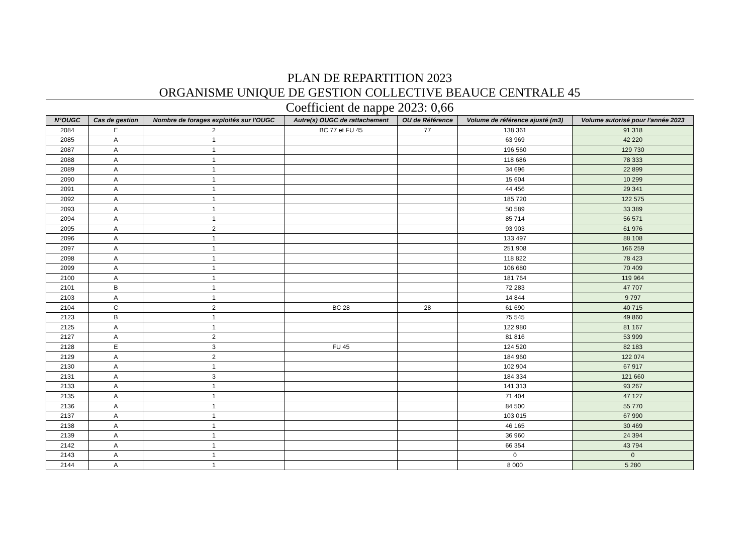PLAN DE REPARTITION 2023
ORGANISME UNIQUE DE GESTION COLLECTIVE BEAUCE CENTRALE 45
Coefficient de nappe 2023: 0,66
| N°OUGC | Cas de gestion | Nombre de forages exploités sur l'OUGC | Autre(s) OUGC de rattachement | OU de Référence | Volume de référence ajusté (m3) | Volume autorisé pour l'année 2023 |
| --- | --- | --- | --- | --- | --- | --- |
| 2084 | E | 2 | BC 77 et FU 45 | 77 | 138 361 | 91 318 |
| 2085 | A | 1 | | | 63 969 | 42 220 |
| 2087 | A | 1 | | | 196 560 | 129 730 |
| 2088 | A | 1 | | | 118 686 | 78 333 |
| 2089 | A | 1 | | | 34 696 | 22 899 |
| 2090 | A | 1 | | | 15 604 | 10 299 |
| 2091 | A | 1 | | | 44 456 | 29 341 |
| 2092 | A | 1 | | | 185 720 | 122 575 |
| 2093 | A | 1 | | | 50 589 | 33 389 |
| 2094 | A | 1 | | | 85 714 | 56 571 |
| 2095 | A | 2 | | | 93 903 | 61 976 |
| 2096 | A | 1 | | | 133 497 | 88 108 |
| 2097 | A | 1 | | | 251 908 | 166 259 |
| 2098 | A | 1 | | | 118 822 | 78 423 |
| 2099 | A | 1 | | | 106 680 | 70 409 |
| 2100 | A | 1 | | | 181 764 | 119 964 |
| 2101 | B | 1 | | | 72 283 | 47 707 |
| 2103 | A | 1 | | | 14 844 | 9 797 |
| 2104 | C | 2 | BC 28 | 28 | 61 690 | 40 715 |
| 2123 | B | 1 | | | 75 545 | 49 860 |
| 2125 | A | 1 | | | 122 980 | 81 167 |
| 2127 | A | 2 | | | 81 816 | 53 999 |
| 2128 | E | 3 | FU 45 | | 124 520 | 82 183 |
| 2129 | A | 2 | | | 184 960 | 122 074 |
| 2130 | A | 1 | | | 102 904 | 67 917 |
| 2131 | A | 3 | | | 184 334 | 121 660 |
| 2133 | A | 1 | | | 141 313 | 93 267 |
| 2135 | A | 1 | | | 71 404 | 47 127 |
| 2136 | A | 1 | | | 84 500 | 55 770 |
| 2137 | A | 1 | | | 103 015 | 67 990 |
| 2138 | A | 1 | | | 46 165 | 30 469 |
| 2139 | A | 1 | | | 36 960 | 24 394 |
| 2142 | A | 1 | | | 66 354 | 43 794 |
| 2143 | A | 1 | | | 0 | 0 |
| 2144 | A | 1 | | | 8 000 | 5 280 |